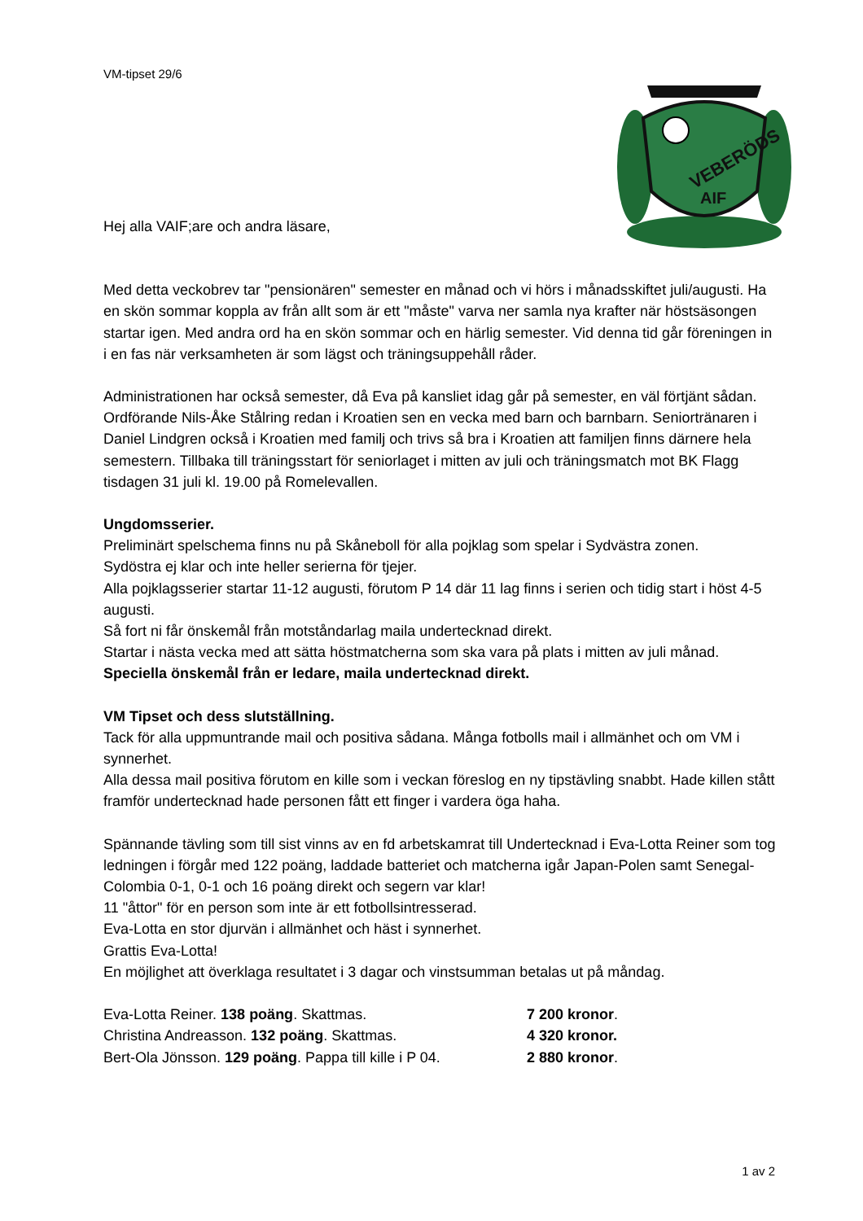VM-tipset 29/6
VEBERÖDS
AIF
Hej alla VAIF;are och andra läsare,
Med detta veckobrev tar "pensionären" semester en månad och vi hörs i månadsskiftet juli/augusti. Ha en skön sommar koppla av från allt som är ett "måste" varva ner samla nya krafter när höstsäsongen startar igen. Med andra ord ha en skön sommar och en härlig semester. Vid denna tid går föreningen in i en fas när verksamheten är som lägst och träningsuppehåll råder.
Administrationen har också semester, då Eva på kansliet idag går på semester, en väl förtjänt sådan. Ordförande Nils-Åke Stålring redan i Kroatien sen en vecka med barn och barnbarn. Seniortränaren i Daniel Lindgren också i Kroatien med familj och trivs så bra i Kroatien att familjen finns därnere hela semestern. Tillbaka till träningsstart för seniorlaget i mitten av juli och träningsmatch mot BK Flagg tisdagen 31 juli kl. 19.00 på Romelevallen.
Ungdomsserier.
Preliminärt spelschema finns nu på Skåneboll för alla pojklag som spelar i Sydvästra zonen.
Sydöstra ej klar och inte heller serierna för tjejer.
Alla pojklagsserier startar 11-12 augusti, förutom P 14 där 11 lag finns i serien och tidig start i höst 4-5 augusti.
Så fort ni får önskemål från motståndarlag maila undertecknad direkt.
Startar i nästa vecka med att sätta höstmatcherna som ska vara på plats i mitten av juli månad.
Speciella önskemål från er ledare, maila undertecknad direkt.
VM Tipset och dess slutställning.
Tack för alla uppmuntrande mail och positiva sådana. Många fotbolls mail i allmänhet och om VM i synnerhet.
Alla dessa mail positiva förutom en kille som i veckan föreslog en ny tipstävling snabbt. Hade killen stått framför undertecknad hade personen fått ett finger i vardera öga haha.
Spännande tävling som till sist vinns av en fd arbetskamrat till Undertecknad i Eva-Lotta Reiner som tog ledningen i förgår med 122 poäng, laddade batteriet och matcherna igår Japan-Polen samt Senegal-Colombia 0-1, 0-1 och 16 poäng direkt och segern var klar!
11 "åttor" för en person som inte är ett fotbollsintresserad.
Eva-Lotta en stor djurvän i allmänhet och häst i synnerhet.
Grattis Eva-Lotta!
En möjlighet att överklaga resultatet i 3 dagar och vinstsumman betalas ut på måndag.
Eva-Lotta Reiner. 138 poäng. Skattmas. 7 200 kronor.
Christina Andreasson. 132 poäng. Skattmas. 4 320 kronor.
Bert-Ola Jönsson. 129 poäng. Pappa till kille i P 04. 2 880 kronor.
1 av 2